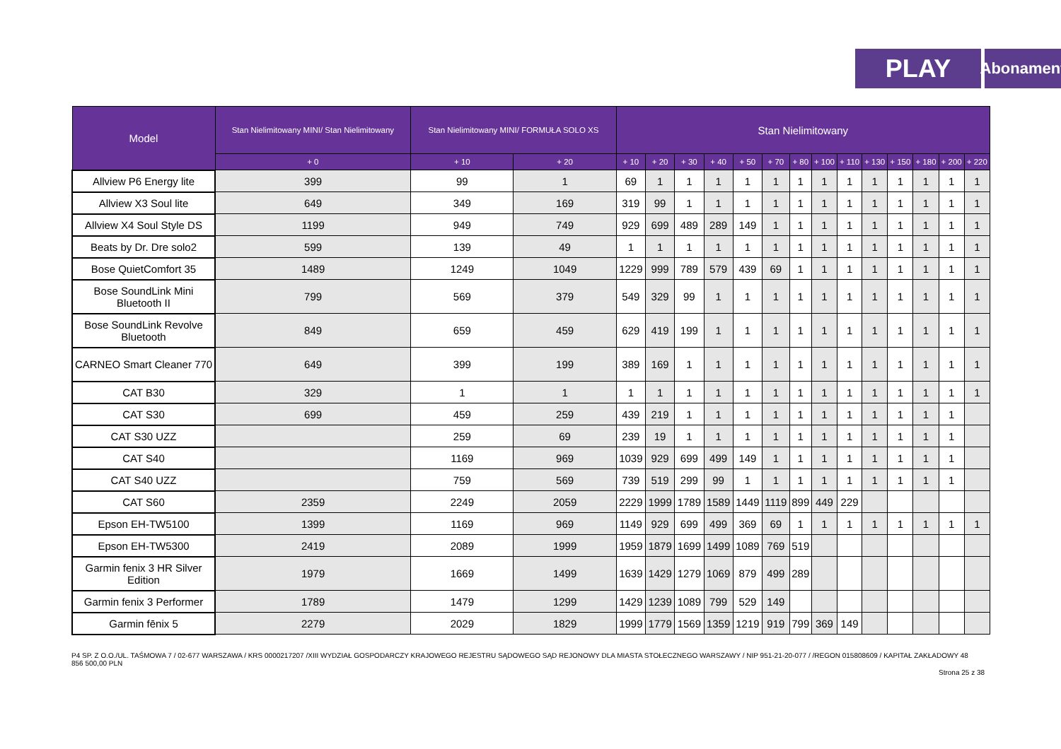PLAY
Abonament
| Model | Stan Nielimitowany MINI/ Stan Nielimitowany | Stan Nielimitowany MINI/ FORMUŁA SOLO XS | | Stan Nielimitowany | | | | | | | | | | | | | |
| --- | --- | --- | --- | --- | --- | --- | --- | --- | --- | --- | --- | --- | --- | --- | --- | --- | --- |
| | + 0 | + 10 | + 20 | + 10 | + 20 | + 30 | + 40 | + 50 | + 70 | + 80 | + 100 | + 110 | + 130 | + 150 | + 180 | + 200 | + 220 |
| Allview P6 Energy lite | 399 | 99 | 1 | 69 | 1 | 1 | 1 | 1 | 1 | 1 | 1 | 1 | 1 | 1 | 1 | 1 | 1 |
| Allview X3 Soul lite | 649 | 349 | 169 | 319 | 99 | 1 | 1 | 1 | 1 | 1 | 1 | 1 | 1 | 1 | 1 | 1 | 1 |
| Allview X4 Soul Style DS | 1199 | 949 | 749 | 929 | 699 | 489 | 289 | 149 | 1 | 1 | 1 | 1 | 1 | 1 | 1 | 1 | 1 |
| Beats by Dr. Dre solo2 | 599 | 139 | 49 | 1 | 1 | 1 | 1 | 1 | 1 | 1 | 1 | 1 | 1 | 1 | 1 | 1 | 1 |
| Bose QuietComfort 35 | 1489 | 1249 | 1049 | 1229 | 999 | 789 | 579 | 439 | 69 | 1 | 1 | 1 | 1 | 1 | 1 | 1 | 1 |
| Bose SoundLink Mini Bluetooth II | 799 | 569 | 379 | 549 | 329 | 99 | 1 | 1 | 1 | 1 | 1 | 1 | 1 | 1 | 1 | 1 | 1 |
| Bose SoundLink Revolve Bluetooth | 849 | 659 | 459 | 629 | 419 | 199 | 1 | 1 | 1 | 1 | 1 | 1 | 1 | 1 | 1 | 1 | 1 |
| CARNEO Smart Cleaner 770 | 649 | 399 | 199 | 389 | 169 | 1 | 1 | 1 | 1 | 1 | 1 | 1 | 1 | 1 | 1 | 1 | 1 |
| CAT B30 | 329 | 1 | 1 | 1 | 1 | 1 | 1 | 1 | 1 | 1 | 1 | 1 | 1 | 1 | 1 | 1 | 1 |
| CAT S30 | 699 | 459 | 259 | 439 | 219 | 1 | 1 | 1 | 1 | 1 | 1 | 1 | 1 | 1 | 1 | 1 | |
| CAT S30 UZZ | | 259 | 69 | 239 | 19 | 1 | 1 | 1 | 1 | 1 | 1 | 1 | 1 | 1 | 1 | 1 | |
| CAT S40 | | 1169 | 969 | 1039 | 929 | 699 | 499 | 149 | 1 | 1 | 1 | 1 | 1 | 1 | 1 | 1 | |
| CAT S40 UZZ | | 759 | 569 | 739 | 519 | 299 | 99 | 1 | 1 | 1 | 1 | 1 | 1 | 1 | 1 | 1 | |
| CAT S60 | 2359 | 2249 | 2059 | 2229 | 1999 | 1789 | 1589 | 1449 | 1119 | 899 | 449 | 229 | | | | | |
| Epson EH-TW5100 | 1399 | 1169 | 969 | 1149 | 929 | 699 | 499 | 369 | 69 | 1 | 1 | 1 | 1 | 1 | 1 | 1 | 1 |
| Epson EH-TW5300 | 2419 | 2089 | 1999 | 1959 | 1879 | 1699 | 1499 | 1089 | 769 | 519 | | | | | | | |
| Garmin fenix 3 HR Silver Edition | 1979 | 1669 | 1499 | 1639 | 1429 | 1279 | 1069 | 879 | 499 | 289 | | | | | | | |
| Garmin fenix 3 Performer | 1789 | 1479 | 1299 | 1429 | 1239 | 1089 | 799 | 529 | 149 | | | | | | | | |
| Garmin fēnix 5 | 2279 | 2029 | 1829 | 1999 | 1779 | 1569 | 1359 | 1219 | 919 | 799 | 369 | 149 | | | | | |
P4 SP. Z O.O./UL. TAŚMOWA 7 / 02-677 WARSZAWA / KRS 0000217207 /XIII WYDZIAŁ GOSPODARCZY KRAJOWEGO REJESTRU SĄDOWEGO SĄD REJONOWY DLA MIASTA STOŁECZNEGO WARSZAWY / NIP 951-21-20-077 / /REGON 015808609 / KAPITAŁ ZAKŁADOWY 48 856 500,00 PLN
Strona 25 z 38